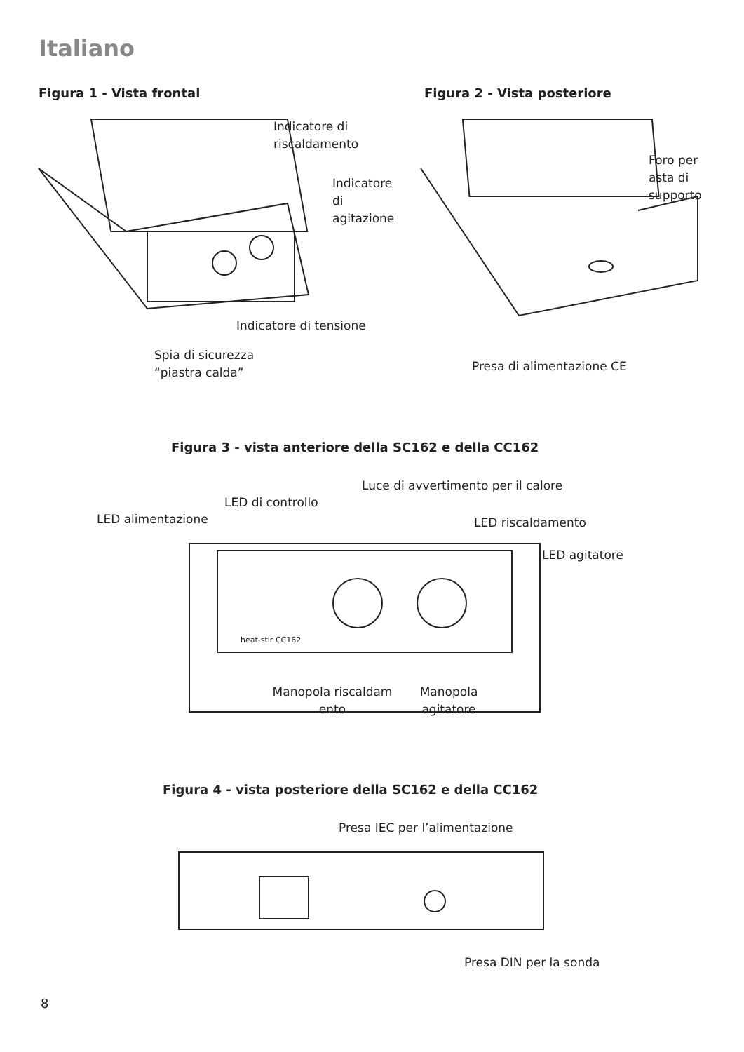Italiano
Figura 1 - Vista frontal Figura 2 - Vista posteriore
Indicatore di
riscaldamento
Indicatore
di
agitazione
Indicatore di tensione
Spia di sicurezza
“piastra calda”
Foro per
asta di
supporto
Presa di alimentazione CE
Figura 3 - vista anteriore della SC162 e della CC162
Luce di avvertimento per il calore
LED di controllo
LED alimentazione LED riscaldamento
LED agitatore
heat-stir CC162
Manopola riscaldam ento
Manopola agitatore
Figura 4 - vista posteriore della SC162 e della CC162
Presa IEC per l’alimentazione
Presa DIN per la sonda
8